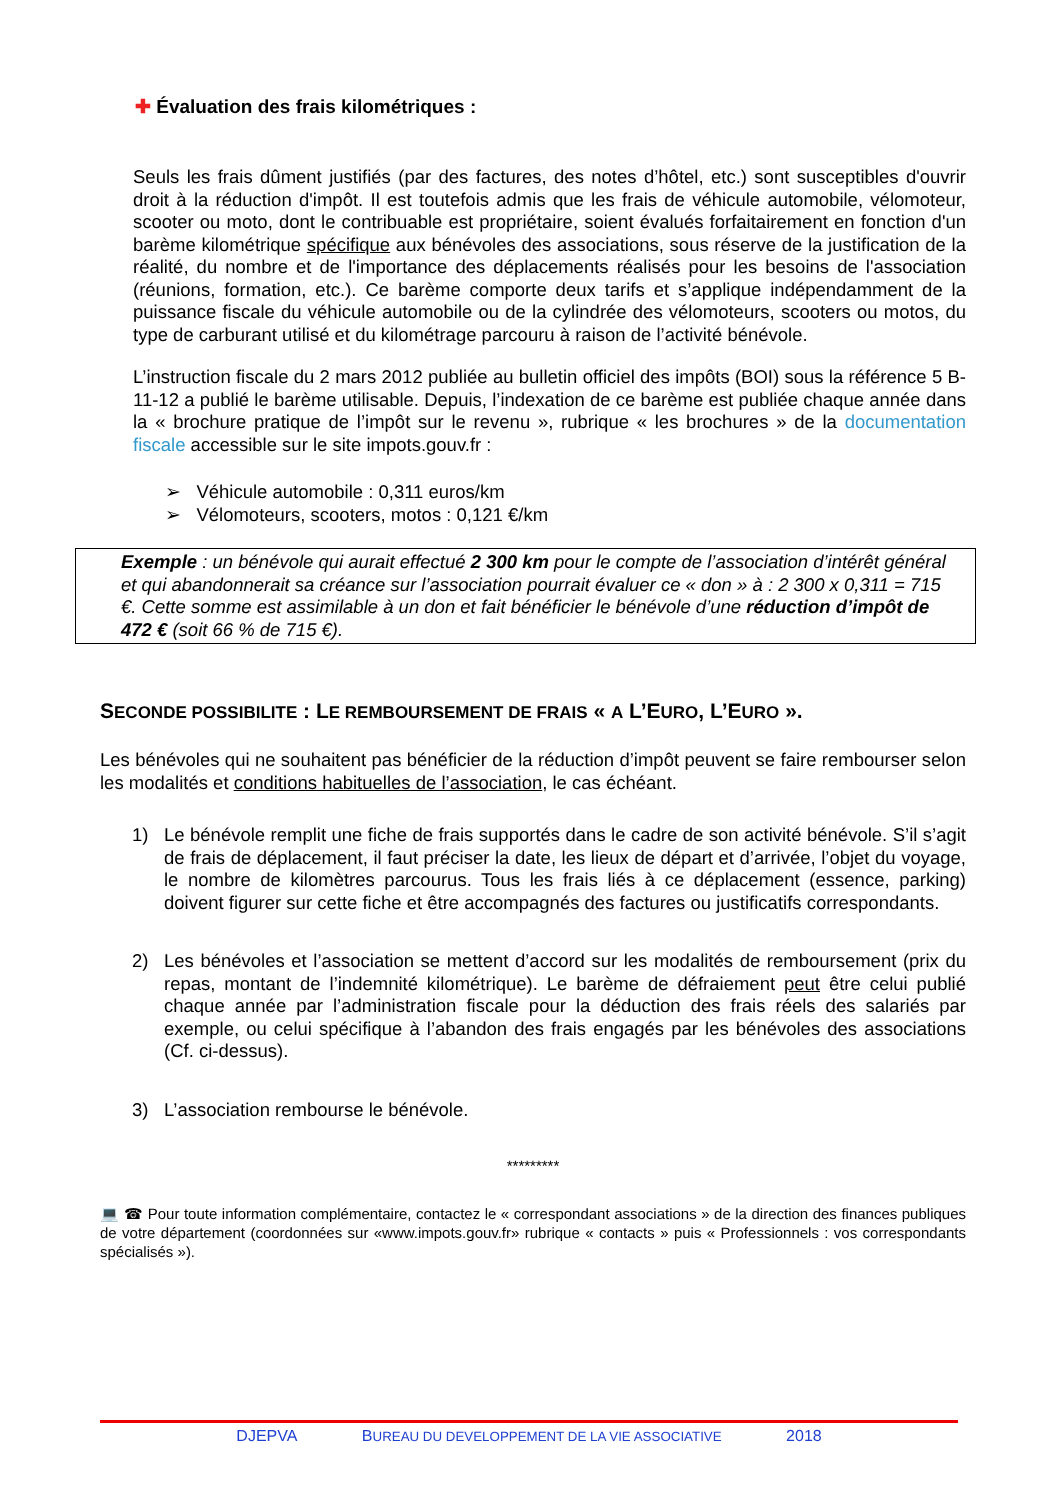✚ Évaluation des frais kilométriques :
Seuls les frais dûment justifiés (par des factures, des notes d’hôtel, etc.) sont susceptibles d'ouvrir droit à la réduction d'impôt. Il est toutefois admis que les frais de véhicule automobile, vélomoteur, scooter ou moto, dont le contribuable est propriétaire, soient évalués forfaitairement en fonction d'un barème kilométrique spécifique aux bénévoles des associations, sous réserve de la justification de la réalité, du nombre et de l'importance des déplacements réalisés pour les besoins de l'association (réunions, formation, etc.). Ce barème comporte deux tarifs et s’applique indépendamment de la puissance fiscale du véhicule automobile ou de la cylindrée des vélomoteurs, scooters ou motos, du type de carburant utilisé et du kilométrage parcouru à raison de l’activité bénévole.
L’instruction fiscale du 2 mars 2012 publiée au bulletin officiel des impôts (BOI) sous la référence 5 B-11-12 a publié le barème utilisable. Depuis, l’indexation de ce barème est publiée chaque année dans la « brochure pratique de l’impôt sur le revenu », rubrique « les brochures » de la documentation fiscale accessible sur le site impots.gouv.fr :
➢ Véhicule automobile : 0,311 euros/km
➢ Vélomoteurs, scooters, motos : 0,121 €/km
Exemple : un bénévole qui aurait effectué 2 300 km pour le compte de l’association d’intérêt général et qui abandonnerait sa créance sur l’association pourrait évaluer ce « don » à : 2 300 x 0,311 = 715 €. Cette somme est assimilable à un don et fait bénéficier le bénévole d’une réduction d’impôt de 472 € (soit 66 % de 715 €).
SECONDE POSSIBILITE : LE REMBOURSEMENT DE FRAIS « A L’EURO, L’EURO ».
Les bénévoles qui ne souhaitent pas bénéficier de la réduction d’impôt peuvent se faire rembourser selon les modalités et conditions habituelles de l’association, le cas échéant.
1) Le bénévole remplit une fiche de frais supportés dans le cadre de son activité bénévole. S’il s’agit de frais de déplacement, il faut préciser la date, les lieux de départ et d’arrivée, l’objet du voyage, le nombre de kilomètres parcourus. Tous les frais liés à ce déplacement (essence, parking) doivent figurer sur cette fiche et être accompagnés des factures ou justificatifs correspondants.
2) Les bénévoles et l’association se mettent d’accord sur les modalités de remboursement (prix du repas, montant de l’indemnité kilométrique). Le barème de défraiement peut être celui publié chaque année par l’administration fiscale pour la déduction des frais réels des salariés par exemple, ou celui spécifique à l’abandon des frais engagés par les bénévoles des associations (Cf. ci-dessus).
3) L’association rembourse le bénévole.
*********
💻 ☎ Pour toute information complémentaire, contactez le « correspondant associations » de la direction des finances publiques de votre département (coordonnées sur «www.impots.gouv.fr» rubrique « contacts » puis « Professionnels : vos correspondants spécialisés »).
DJEPVA BUREAU DU DEVELOPPEMENT DE LA VIE ASSOCIATIVE 2018